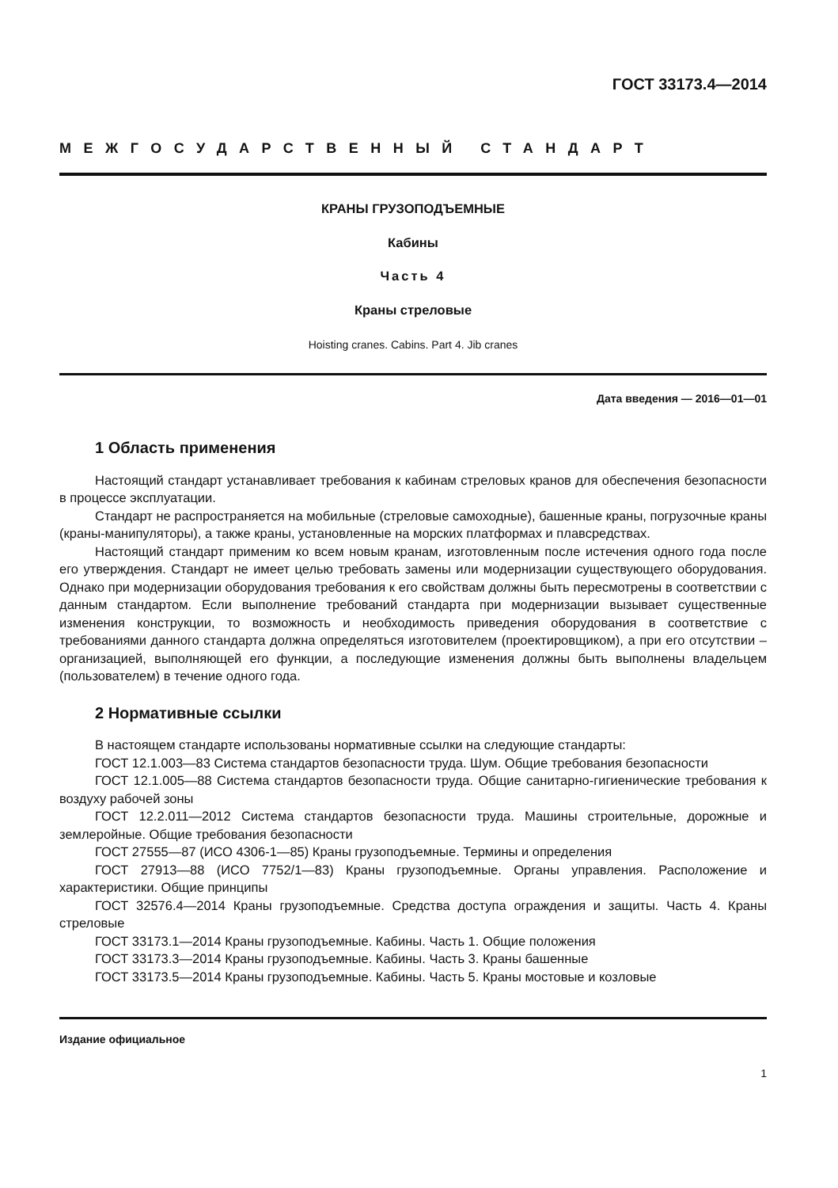ГОСТ 33173.4—2014
МЕЖГОСУДАРСТВЕННЫЙ СТАНДАРТ
КРАНЫ ГРУЗОПОДЪЕМНЫЕ
Кабины
Часть 4
Краны стреловые
Hoisting cranes. Cabins. Part 4. Jib cranes
Дата введения — 2016—01—01
1 Область применения
Настоящий стандарт устанавливает требования к кабинам стреловых кранов для обеспечения безопасности в процессе эксплуатации.
Стандарт не распространяется на мобильные (стреловые самоходные), башенные краны, погрузочные краны (краны-манипуляторы), а также краны, установленные на морских платформах и плавсредствах.
Настоящий стандарт применим ко всем новым кранам, изготовленным после истечения одного года после его утверждения. Стандарт не имеет целью требовать замены или модернизации существующего оборудования. Однако при модернизации оборудования требования к его свойствам должны быть пересмотрены в соответствии с данным стандартом. Если выполнение требований стандарта при модернизации вызывает существенные изменения конструкции, то возможность и необходимость приведения оборудования в соответствие с требованиями данного стандарта должна определяться изготовителем (проектировщиком), а при его отсутствии – организацией, выполняющей его функции, а последующие изменения должны быть выполнены владельцем (пользователем) в течение одного года.
2 Нормативные ссылки
В настоящем стандарте использованы нормативные ссылки на следующие стандарты:
ГОСТ 12.1.003—83 Система стандартов безопасности труда. Шум. Общие требования безопасности
ГОСТ 12.1.005—88 Система стандартов безопасности труда. Общие санитарно-гигиенические требования к воздуху рабочей зоны
ГОСТ 12.2.011—2012 Система стандартов безопасности труда. Машины строительные, дорожные и землеройные. Общие требования безопасности
ГОСТ 27555—87 (ИСО 4306-1—85) Краны грузоподъемные. Термины и определения
ГОСТ 27913—88 (ИСО 7752/1—83) Краны грузоподъемные. Органы управления. Расположение и характеристики. Общие принципы
ГОСТ 32576.4—2014 Краны грузоподъемные. Средства доступа ограждения и защиты. Часть 4. Краны стреловые
ГОСТ 33173.1—2014 Краны грузоподъемные. Кабины. Часть 1. Общие положения
ГОСТ 33173.3—2014 Краны грузоподъемные. Кабины. Часть 3. Краны башенные
ГОСТ 33173.5—2014 Краны грузоподъемные. Кабины. Часть 5. Краны мостовые и козловые
Издание официальное
1